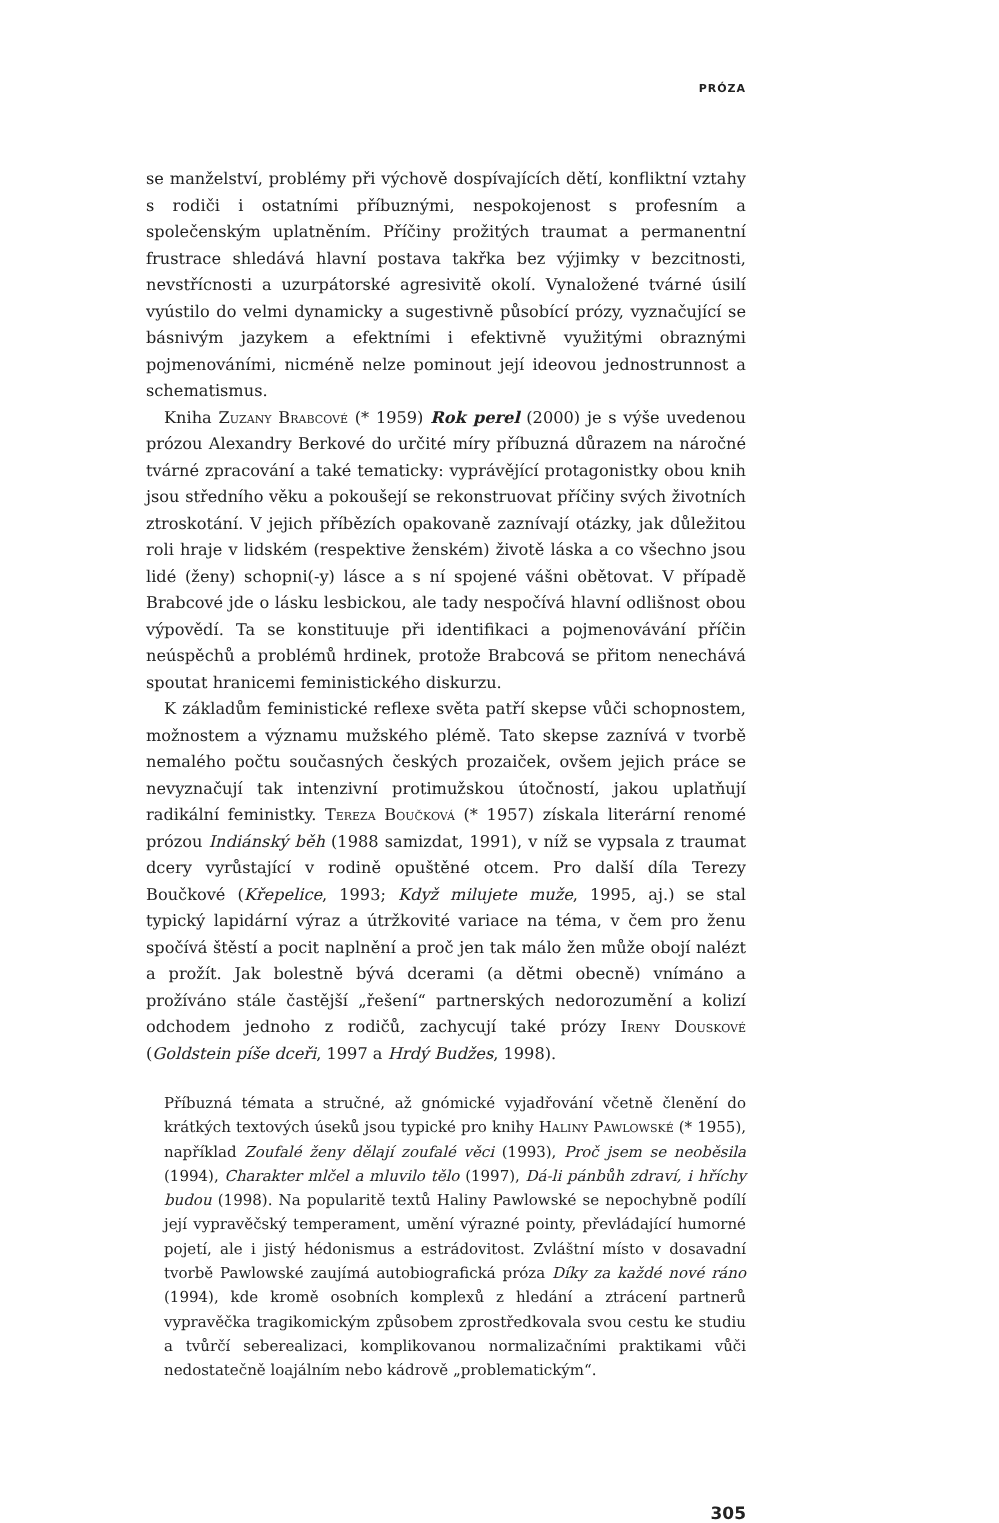PRÓZA
se manželství, problémy při výchově dospívajících dětí, konfliktní vztahy s rodiči i ostatními příbuznými, nespokojenost s profesním a společenským uplatněním. Příčiny prožitých traumat a permanentní frustrace shledává hlavní postava takřka bez výjimky v bezcitnosti, nevstřícnosti a uzurpátorské agresivitě okolí. Vynaložené tvárné úsilí vyústilo do velmi dynamicky a sugestivně působící prózy, vyznačující se básnivým jazykem a efektními i efektivně využitými obraznými pojmenováními, nicméně nelze pominout její ideovou jednostrunnost a schematismus.
Kniha Zuzany Brabcové (* 1959) Rok perel (2000) je s výše uvedenou prózou Alexandry Berkové do určité míry příbuzná důrazem na náročné tvárné zpracování a také tematicky: vyprávějící protagonistky obou knih jsou středního věku a pokoušejí se rekonstruovat příčiny svých životních ztroskotání. V jejich příbězích opakovaně zaznívají otázky, jak důležitou roli hraje v lidském (respektive ženském) životě láska a co všechno jsou lidé (ženy) schopni(-y) lásce a s ní spojené vášni obětovat. V případě Brabcové jde o lásku lesbickou, ale tady nespočívá hlavní odlišnost obou výpovědí. Ta se konstituuje při identifikaci a pojmenovávání příčin neúspěchů a problémů hrdinek, protože Brabcová se přitom nenechává spoutat hranicemi feministického diskurzu.
K základům feministické reflexe světa patří skepse vůči schopnostem, možnostem a významu mužského plémě. Tato skepse zaznívá v tvorbě nemalého počtu současných českých prozaiček, ovšem jejich práce se nevyznačují tak intenzivní protimužskou útočností, jakou uplatňují radikální feministky. Tereza Boučková (* 1957) získala literární renomé prózou Indiánský běh (1988 samizdat, 1991), v níž se vypsala z traumat dcery vyrůstající v rodině opuštěné otcem. Pro další díla Terezy Boučkové (Křepelice, 1993; Když milujete muže, 1995, aj.) se stal typický lapidární výraz a útržkovité variace na téma, v čem pro ženu spočívá štěstí a pocit naplnění a proč jen tak málo žen může obojí nalézt a prožít. Jak bolestně bývá dcerami (a dětmi obecně) vnímáno a prožíváno stále častější „řešení“ partnerských nedorozumění a kolizí odchodem jednoho z rodičů, zachycují také prózy Ireny Douskové (Goldstein píše dceři, 1997 a Hrdý Budžes, 1998).
Příbuzná témata a stručné, až gnómické vyjadřování včetně členění do krátkých textových úseků jsou typické pro knihy Haliny Pawlowské (* 1955), například Zoufalé ženy dělají zoufalé věci (1993), Proč jsem se neoběsila (1994), Charakter mlčel a mluvilo tělo (1997), Dá-li pánbůh zdraví, i hříchy budou (1998). Na popularitě textů Haliny Pawlowské se nepochybně podílí její vypravěčský temperament, umění výrazné pointy, převládající humorné pojetí, ale i jistý hédonismus a estrádovitost. Zvláštní místo v dosavadní tvorbě Pawlowské zaujímá autobiografická próza Díky za každé nové ráno (1994), kde kromě osobních komplexů z hledání a ztrácení partnerů vypravěčka tragikomickým způsobem zprostředkovala svou cestu ke studiu a tvůrčí seberealizaci, komplikovanou normalizačními praktikami vůči nedostatečně loajálním nebo kádrově „problematickým“.
305